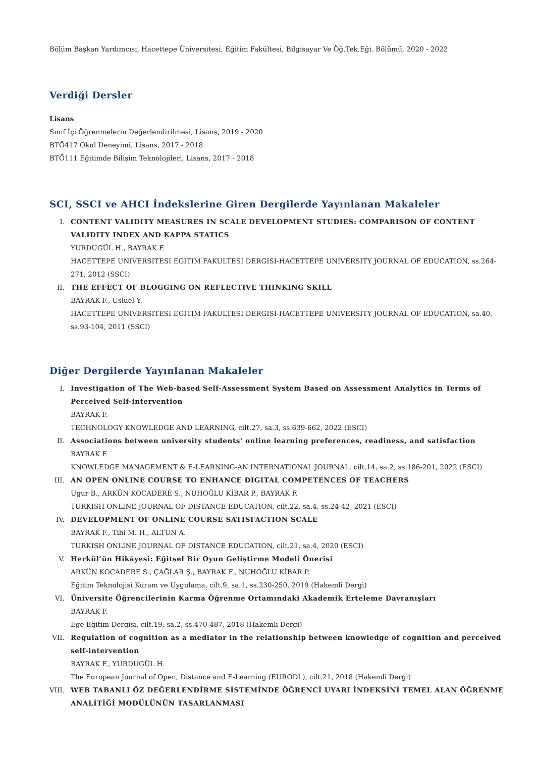Bölüm Başkan Yardımcısı, Hacettepe Üniversitesi, Eğitim Fakültesi, Bilgisayar Ve Öğ.Tek.Eği. Bölümü, 2020 - 2022
Verdiği Dersler
Lisans
Sınıf İçi Öğrenmelerin Değerlendirilmesi, Lisans, 2019 - 2020
BTÖ417 Okul Deneyimi, Lisans, 2017 - 2018
BTÖ111 Eğitimde Bilişim Teknolojileri, Lisans, 2017 - 2018
SCI, SSCI ve AHCI İndekslerine Giren Dergilerde Yayınlanan Makaleler
I. CONTENT VALIDITY MEASURES IN SCALE DEVELOPMENT STUDIES: COMPARISON OF CONTENT VALIDITY INDEX AND KAPPA STATICS
YURDUGÜL H., BAYRAK F.
HACETTEPE UNIVERSITESI EGITIM FAKULTESI DERGISI-HACETTEPE UNIVERSITY JOURNAL OF EDUCATION, ss.264-271, 2012 (SSCI)
II. THE EFFECT OF BLOGGING ON REFLECTIVE THINKING SKILL
BAYRAK F., Usluel Y.
HACETTEPE UNIVERSITESI EGITIM FAKULTESI DERGISI-HACETTEPE UNIVERSITY JOURNAL OF EDUCATION, sa.40, ss.93-104, 2011 (SSCI)
Diğer Dergilerde Yayınlanan Makaleler
I. Investigation of The Web-based Self-Assessment System Based on Assessment Analytics in Terms of Perceived Self-intervention
BAYRAK F.
TECHNOLOGY KNOWLEDGE AND LEARNING, cilt.27, sa.3, ss.639-662, 2022 (ESCI)
II. Associations between university students' online learning preferences, readiness, and satisfaction
BAYRAK F.
KNOWLEDGE MANAGEMENT & E-LEARNING-AN INTERNATIONAL JOURNAL, cilt.14, sa.2, ss.186-201, 2022 (ESCI)
III. AN OPEN ONLINE COURSE TO ENHANCE DIGITAL COMPETENCES OF TEACHERS
Ugur B., ARKÜN KOCADERE S., NUHOĞLU KİBAR P., BAYRAK F.
TURKISH ONLINE JOURNAL OF DISTANCE EDUCATION, cilt.22, sa.4, ss.24-42, 2021 (ESCI)
IV. DEVELOPMENT OF ONLINE COURSE SATISFACTION SCALE
BAYRAK F., Tibi M. H., ALTUN A.
TURKISH ONLINE JOURNAL OF DISTANCE EDUCATION, cilt.21, sa.4, 2020 (ESCI)
V. Herkül’ün Hikâyesi: Eğitsel Bir Oyun Geliştirme Modeli Önerisi
ARKÜN KOCADERE S., ÇAĞLAR Ş., BAYRAK F., NUHOĞLU KİBAR P.
Eğitim Teknolojisi Kuram ve Uygulama, cilt.9, sa.1, ss.230-250, 2019 (Hakemli Dergi)
VI. Üniversite Öğrencilerinin Karma Öğrenme Ortamındaki Akademik Erteleme Davranışları
BAYRAK F.
Ege Eğitim Dergisi, cilt.19, sa.2, ss.470-487, 2018 (Hakemli Dergi)
VII. Regulation of cognition as a mediator in the relationship between knowledge of cognition and perceived self-intervention
BAYRAK F., YURDUGÜL H.
The European Journal of Open, Distance and E-Learning (EURODL), cilt.21, 2018 (Hakemli Dergi)
VIII. WEB TABANLI ÖZ DEĞERLENDİRME SİSTEMİNDE ÖĞRENCİ UYARI İNDEKSİNİ TEMEL ALAN ÖĞRENME ANALİTİĞİ MODÜLÜNÜN TASARLANMASI